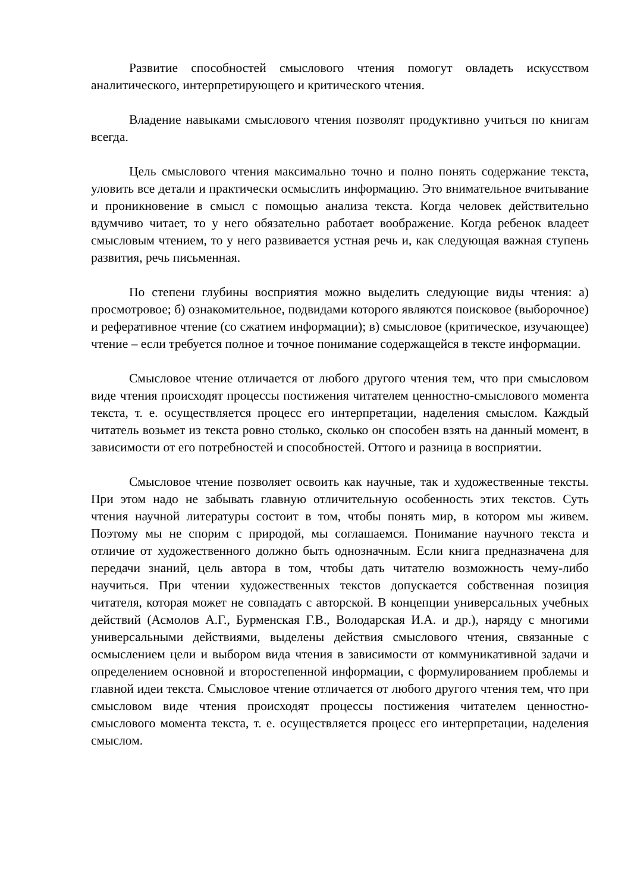Развитие способностей смыслового чтения помогут овладеть искусством аналитического, интерпретирующего и критического чтения.
Владение навыками смыслового чтения позволят продуктивно учиться по книгам всегда.
Цель смыслового чтения максимально точно и полно понять содержание текста, уловить все детали и практически осмыслить информацию. Это внимательное вчитывание и проникновение в смысл с помощью анализа текста. Когда человек действительно вдумчиво читает, то у него обязательно работает воображение. Когда ребенок владеет смысловым чтением, то у него развивается устная речь и, как следующая важная ступень развития, речь письменная.
По степени глубины восприятия можно выделить следующие виды чтения: а) просмотровое; б) ознакомительное, подвидами которого являются поисковое (выборочное) и реферативное чтение (со сжатием информации); в) смысловое (критическое, изучающее) чтение – если требуется полное и точное понимание содержащейся в тексте информации.
Смысловое чтение отличается от любого другого чтения тем, что при смысловом виде чтения происходят процессы постижения читателем ценностно-смыслового момента текста, т. е. осуществляется процесс его интерпретации, наделения смыслом. Каждый читатель возьмет из текста ровно столько, сколько он способен взять на данный момент, в зависимости от его потребностей и способностей. Оттого и разница в восприятии.
Смысловое чтение позволяет освоить как научные, так и художественные тексты. При этом надо не забывать главную отличительную особенность этих текстов. Суть чтения научной литературы состоит в том, чтобы понять мир, в котором мы живем. Поэтому мы не спорим с природой, мы соглашаемся. Понимание научного текста и отличие от художественного должно быть однозначным. Если книга предназначена для передачи знаний, цель автора в том, чтобы дать читателю возможность чему-либо научиться. При чтении художественных текстов допускается собственная позиция читателя, которая может не совпадать с авторской. В концепции универсальных учебных действий (Асмолов А.Г., Бурменская Г.В., Володарская И.А. и др.), наряду с многими универсальными действиями, выделены действия смыслового чтения, связанные с осмыслением цели и выбором вида чтения в зависимости от коммуникативной задачи и определением основной и второстепенной информации, с формулированием проблемы и главной идеи текста. Смысловое чтение отличается от любого другого чтения тем, что при смысловом виде чтения происходят процессы постижения читателем ценностно-смыслового момента текста, т. е. осуществляется процесс его интерпретации, наделения смыслом.